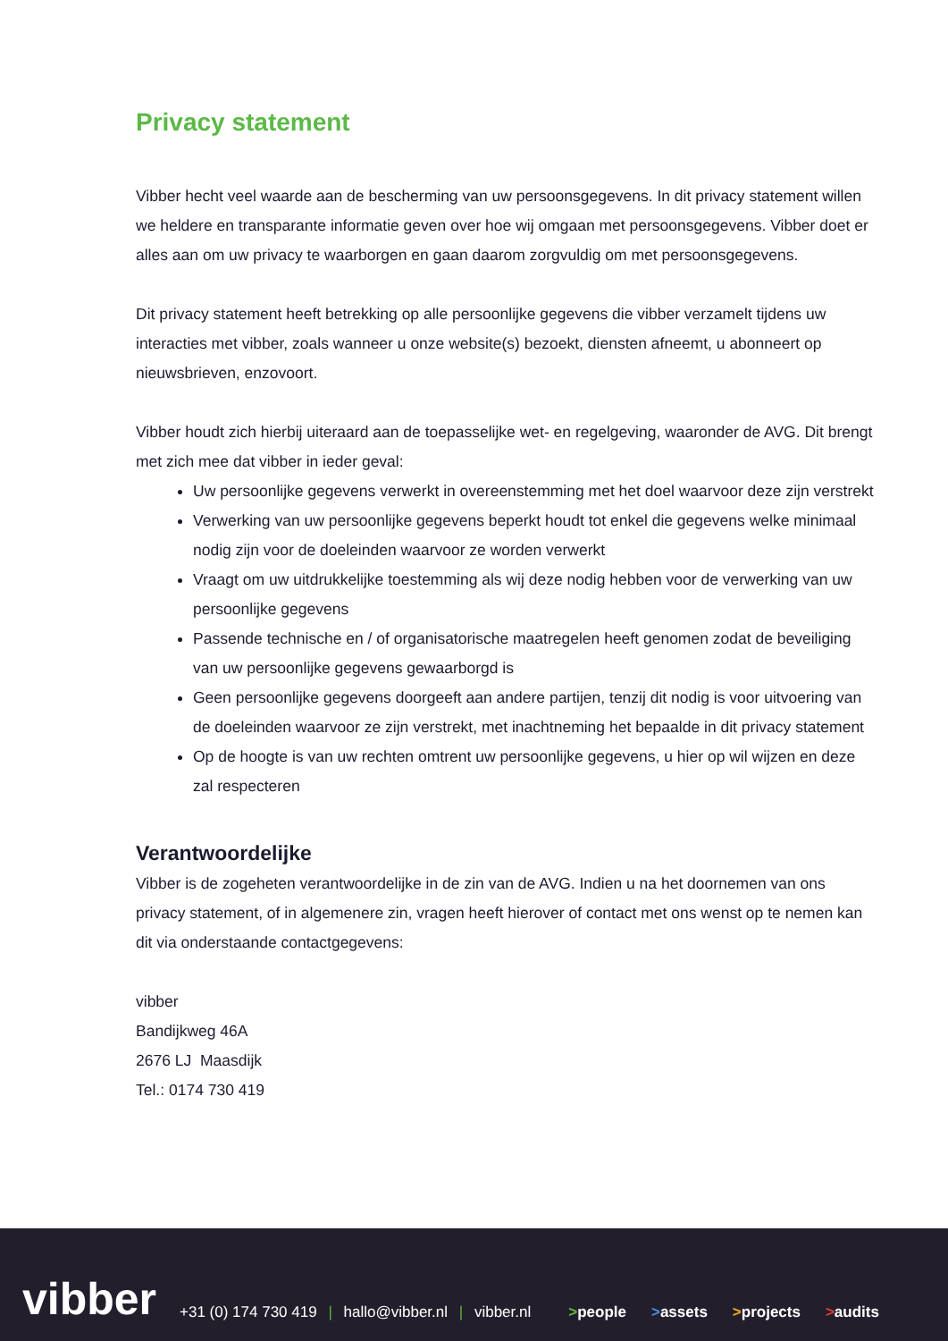Privacy statement
Vibber hecht veel waarde aan de bescherming van uw persoonsgegevens. In dit privacy statement willen we heldere en transparante informatie geven over hoe wij omgaan met persoonsgegevens. Vibber doet er alles aan om uw privacy te waarborgen en gaan daarom zorgvuldig om met persoonsgegevens.
Dit privacy statement heeft betrekking op alle persoonlijke gegevens die vibber verzamelt tijdens uw interacties met vibber, zoals wanneer u onze website(s) bezoekt, diensten afneemt, u abonneert op nieuwsbrieven, enzovoort.
Vibber houdt zich hierbij uiteraard aan de toepasselijke wet- en regelgeving, waaronder de AVG. Dit brengt met zich mee dat vibber in ieder geval:
Uw persoonlijke gegevens verwerkt in overeenstemming met het doel waarvoor deze zijn verstrekt
Verwerking van uw persoonlijke gegevens beperkt houdt tot enkel die gegevens welke minimaal nodig zijn voor de doeleinden waarvoor ze worden verwerkt
Vraagt om uw uitdrukkelijke toestemming als wij deze nodig hebben voor de verwerking van uw persoonlijke gegevens
Passende technische en / of organisatorische maatregelen heeft genomen zodat de beveiliging van uw persoonlijke gegevens gewaarborgd is
Geen persoonlijke gegevens doorgeeft aan andere partijen, tenzij dit nodig is voor uitvoering van de doeleinden waarvoor ze zijn verstrekt, met inachtneming het bepaalde in dit privacy statement
Op de hoogte is van uw rechten omtrent uw persoonlijke gegevens, u hier op wil wijzen en deze zal respecteren
Verantwoordelijke
Vibber is de zogeheten verantwoordelijke in de zin van de AVG. Indien u na het doornemen van ons privacy statement, of in algemenere zin, vragen heeft hierover of contact met ons wenst op te nemen kan dit via onderstaande contactgegevens:
vibber
Bandijkweg 46A
2676 LJ Maasdijk
Tel.: 0174 730 419
vibber
+31 (0) 174 730 419 | hallo@vibber.nl | vibber.nl
>people
>assets
>projects
>audits